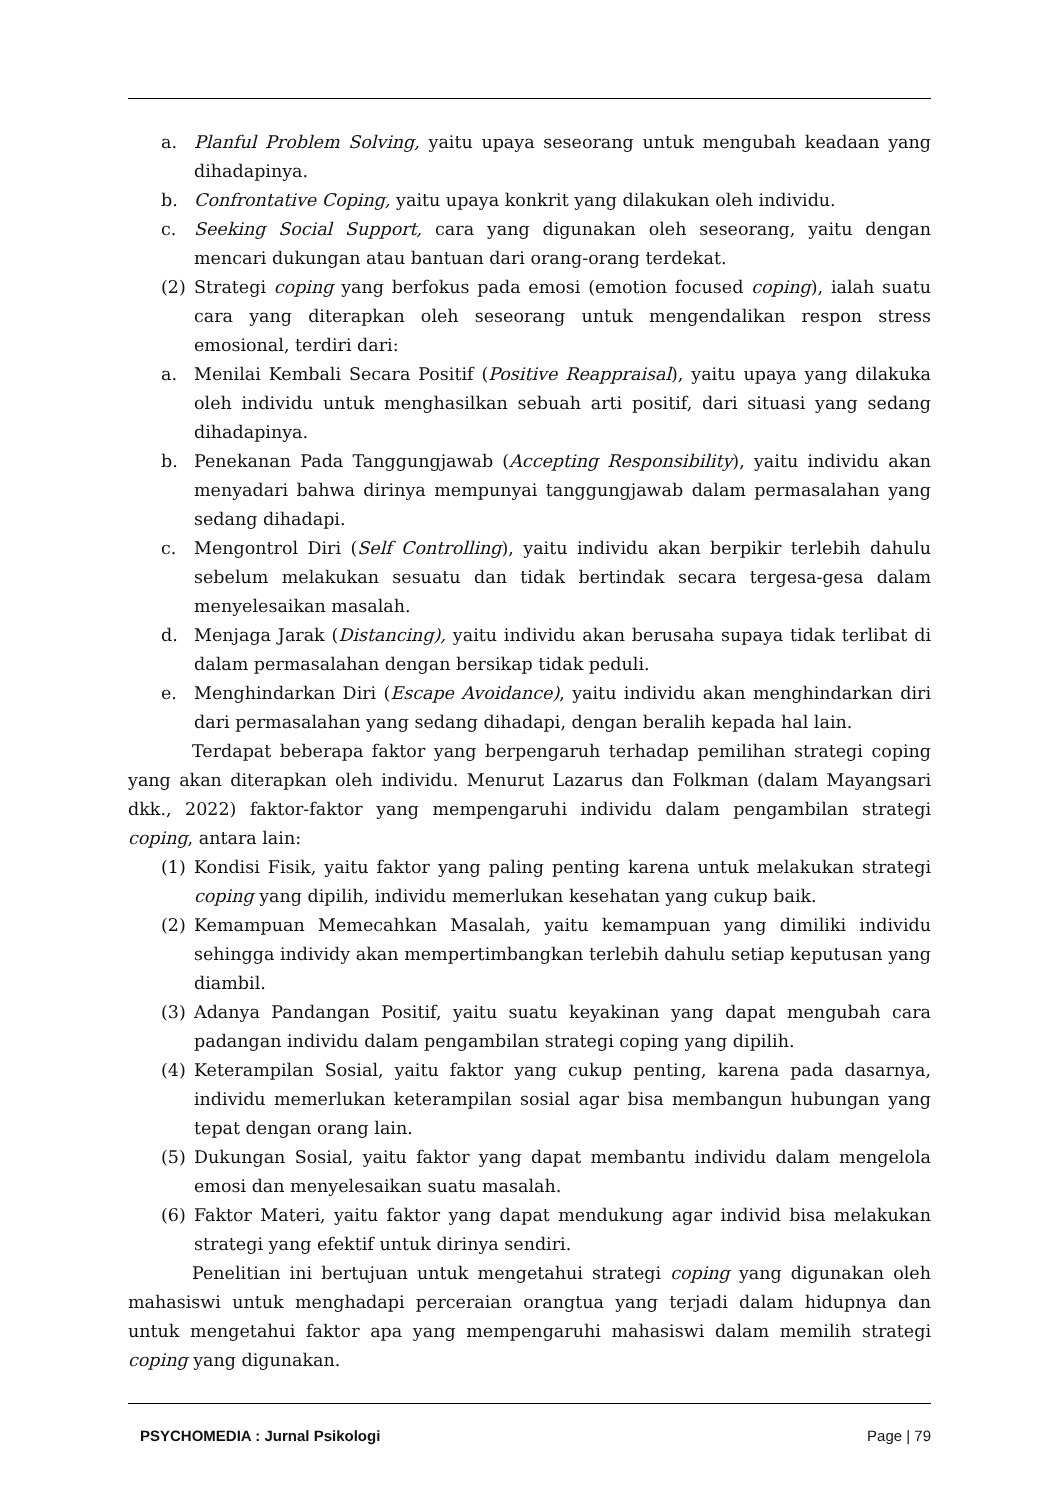a. Planful Problem Solving, yaitu upaya seseorang untuk mengubah keadaan yang dihadapinya.
b. Confrontative Coping, yaitu upaya konkrit yang dilakukan oleh individu.
c. Seeking Social Support, cara yang digunakan oleh seseorang, yaitu dengan mencari dukungan atau bantuan dari orang-orang terdekat.
(2) Strategi coping yang berfokus pada emosi (emotion focused coping), ialah suatu cara yang diterapkan oleh seseorang untuk mengendalikan respon stress emosional, terdiri dari:
a. Menilai Kembali Secara Positif (Positive Reappraisal), yaitu upaya yang dilakuka oleh individu untuk menghasilkan sebuah arti positif, dari situasi yang sedang dihadapinya.
b. Penekanan Pada Tanggungjawab (Accepting Responsibility), yaitu individu akan menyadari bahwa dirinya mempunyai tanggungjawab dalam permasalahan yang sedang dihadapi.
c. Mengontrol Diri (Self Controlling), yaitu individu akan berpikir terlebih dahulu sebelum melakukan sesuatu dan tidak bertindak secara tergesa-gesa dalam menyelesaikan masalah.
d. Menjaga Jarak (Distancing), yaitu individu akan berusaha supaya tidak terlibat di dalam permasalahan dengan bersikap tidak peduli.
e. Menghindarkan Diri (Escape Avoidance), yaitu individu akan menghindarkan diri dari permasalahan yang sedang dihadapi, dengan beralih kepada hal lain.
Terdapat beberapa faktor yang berpengaruh terhadap pemilihan strategi coping yang akan diterapkan oleh individu. Menurut Lazarus dan Folkman (dalam Mayangsari dkk., 2022) faktor-faktor yang mempengaruhi individu dalam pengambilan strategi coping, antara lain:
(1) Kondisi Fisik, yaitu faktor yang paling penting karena untuk melakukan strategi coping yang dipilih, individu memerlukan kesehatan yang cukup baik.
(2) Kemampuan Memecahkan Masalah, yaitu kemampuan yang dimiliki individu sehingga individy akan mempertimbangkan terlebih dahulu setiap keputusan yang diambil.
(3) Adanya Pandangan Positif, yaitu suatu keyakinan yang dapat mengubah cara padangan individu dalam pengambilan strategi coping yang dipilih.
(4) Keterampilan Sosial, yaitu faktor yang cukup penting, karena pada dasarnya, individu memerlukan keterampilan sosial agar bisa membangun hubungan yang tepat dengan orang lain.
(5) Dukungan Sosial, yaitu faktor yang dapat membantu individu dalam mengelola emosi dan menyelesaikan suatu masalah.
(6) Faktor Materi, yaitu faktor yang dapat mendukung agar individ bisa melakukan strategi yang efektif untuk dirinya sendiri.
Penelitian ini bertujuan untuk mengetahui strategi coping yang digunakan oleh mahasiswi untuk menghadapi perceraian orangtua yang terjadi dalam hidupnya dan untuk mengetahui faktor apa yang mempengaruhi mahasiswi dalam memilih strategi coping yang digunakan.
PSYCHOMEDIA : Jurnal Psikologi Page | 79